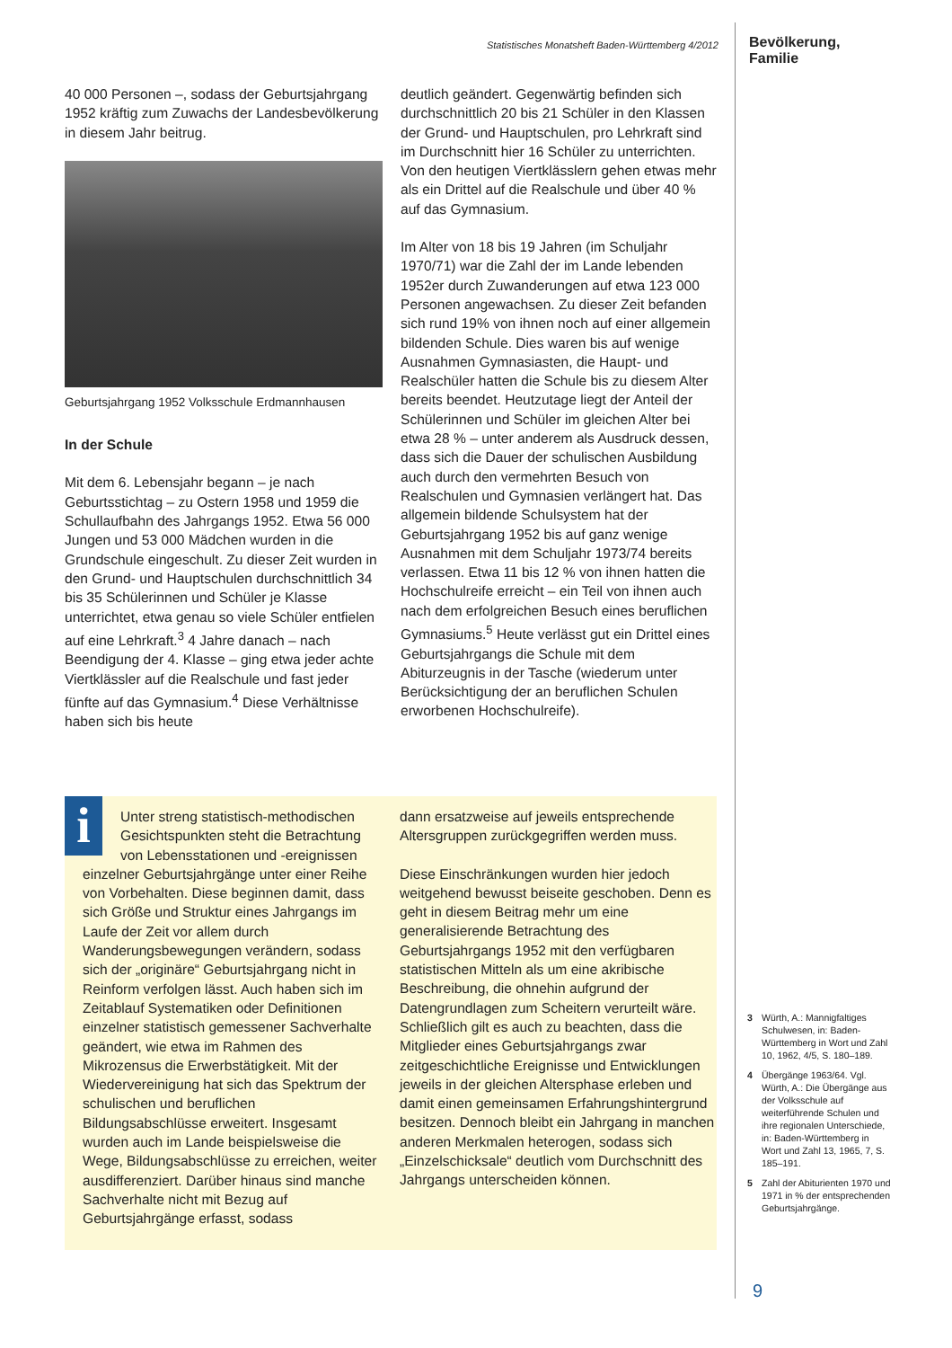Statistisches Monatsheft Baden-Württemberg 4/2012
40 000 Personen –, sodass der Geburtsjahrgang 1952 kräftig zum Zuwachs der Landesbevölkerung in diesem Jahr beitrug.
Geburtsjahrgang 1952 Volksschule Erdmannhausen
In der Schule
Mit dem 6. Lebensjahr begann – je nach Geburtsstichtag – zu Ostern 1958 und 1959 die Schullaufbahn des Jahrgangs 1952. Etwa 56 000 Jungen und 53 000 Mädchen wurden in die Grundschule eingeschult. Zu dieser Zeit wurden in den Grund- und Hauptschulen durchschnittlich 34 bis 35 Schülerinnen und Schüler je Klasse unterrichtet, etwa genau so viele Schüler entfielen auf eine Lehrkraft.<sup>3</sup> 4 Jahre danach – nach Beendigung der 4. Klasse – ging etwa jeder achte Viertklässler auf die Realschule und fast jeder fünfte auf das Gymnasium.<sup>4</sup> Diese Verhältnisse haben sich bis heute
deutlich geändert. Gegenwärtig befinden sich durchschnittlich 20 bis 21 Schüler in den Klassen der Grund- und Hauptschulen, pro Lehrkraft sind im Durchschnitt hier 16 Schüler zu unterrichten. Von den heutigen Viertklässlern gehen etwas mehr als ein Drittel auf die Realschule und über 40 % auf das Gymnasium.
Im Alter von 18 bis 19 Jahren (im Schuljahr 1970/71) war die Zahl der im Lande lebenden 1952er durch Zuwanderungen auf etwa 123 000 Personen angewachsen. Zu dieser Zeit befanden sich rund 19% von ihnen noch auf einer allgemein bildenden Schule. Dies waren bis auf wenige Ausnahmen Gymnasiasten, die Haupt- und Realschüler hatten die Schule bis zu diesem Alter bereits beendet. Heutzutage liegt der Anteil der Schülerinnen und Schüler im gleichen Alter bei etwa 28 % – unter anderem als Ausdruck dessen, dass sich die Dauer der schulischen Ausbildung auch durch den vermehrten Besuch von Realschulen und Gymnasien verlängert hat. Das allgemein bildende Schulsystem hat der Geburtsjahrgang 1952 bis auf ganz wenige Ausnahmen mit dem Schuljahr 1973/74 bereits verlassen. Etwa 11 bis 12 % von ihnen hatten die Hochschulreife erreicht – ein Teil von ihnen auch nach dem erfolgreichen Besuch eines beruflichen Gymnasiums.<sup>5</sup> Heute verlässt gut ein Drittel eines Geburtsjahrgangs die Schule mit dem Abiturzeugnis in der Tasche (wiederum unter Berücksichtigung der an beruflichen Schulen erworbenen Hochschulreife).
i
Unter streng statistisch-methodischen Gesichtspunkten steht die Betrachtung von Lebensstationen und -ereignissen einzelner Geburtsjahrgänge unter einer Reihe von Vorbehalten. Diese beginnen damit, dass sich Größe und Struktur eines Jahrgangs im Laufe der Zeit vor allem durch Wanderungsbewegungen verändern, sodass sich der „originäre“ Geburtsjahrgang nicht in Reinform verfolgen lässt. Auch haben sich im Zeitablauf Systematiken oder Definitionen einzelner statistisch gemessener Sachverhalte geändert, wie etwa im Rahmen des Mikrozensus die Erwerbstätigkeit. Mit der Wiedervereinigung hat sich das Spektrum der schulischen und beruflichen Bildungsabschlüsse erweitert. Insgesamt wurden auch im Lande beispielsweise die Wege, Bildungsabschlüsse zu erreichen, weiter ausdifferenziert. Darüber hinaus sind manche Sachverhalte nicht mit Bezug auf Geburtsjahrgänge erfasst, sodass
dann ersatzweise auf jeweils entsprechende Altersgruppen zurückgegriffen werden muss.
Diese Einschränkungen wurden hier jedoch weitgehend bewusst beiseite geschoben. Denn es geht in diesem Beitrag mehr um eine generalisierende Betrachtung des Geburtsjahrgangs 1952 mit den verfügbaren statistischen Mitteln als um eine akribische Beschreibung, die ohnehin aufgrund der Datengrundlagen zum Scheitern verurteilt wäre. Schließlich gilt es auch zu beachten, dass die Mitglieder eines Geburtsjahrgangs zwar zeitgeschichtliche Ereignisse und Entwicklungen jeweils in der gleichen Altersphase erleben und damit einen gemeinsamen Erfahrungshintergrund besitzen. Dennoch bleibt ein Jahrgang in manchen anderen Merkmalen heterogen, sodass sich „Einzelschicksale“ deutlich vom Durchschnitt des Jahrgangs unterscheiden können.
Bevölkerung, Familie
3 Würth, A.: Mannigfaltiges Schulwesen, in: Baden-Württemberg in Wort und Zahl 10, 1962, 4/5, S. 180–189.
4 Übergänge 1963/64. Vgl. Würth, A.: Die Übergänge aus der Volksschule auf weiterführende Schulen und ihre regionalen Unterschiede, in: Baden-Württemberg in Wort und Zahl 13, 1965, 7, S. 185–191.
5 Zahl der Abiturienten 1970 und 1971 in % der entsprechenden Geburtsjahrgänge.
9